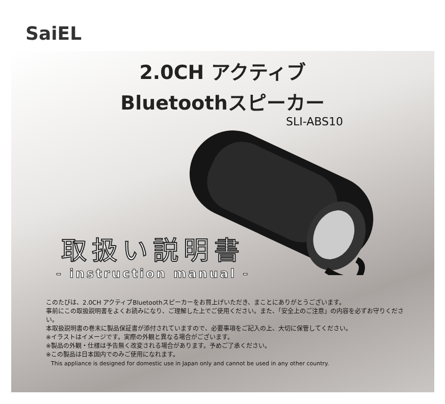SaiEL
2.0CH アクティブ
Bluetoothスピーカー
SLI-ABS10
取扱い説明書
- instruction manual -
このたびは、2.0CH アクティブBluetoothスピーカーをお買上げいただき、まことにありがとうございます。
事前にこの取扱説明書をよくお読みになり、ご理解した上でご使用ください。また、「安全上のご注意」の内容を必ずお守りください。
本取扱説明書の巻末に製品保証書が添付されていますので、必要事項をご記入の上、大切に保管してください。
※イラストはイメージです。実際の外観と異なる場合がございます。
※製品の外観・仕様は予告無く改変される場合があります。予めご了承ください。
※この製品は日本国内でのみご使用になれます。
This appliance is designed for domestic use in Japan only and cannot be used in any other country.